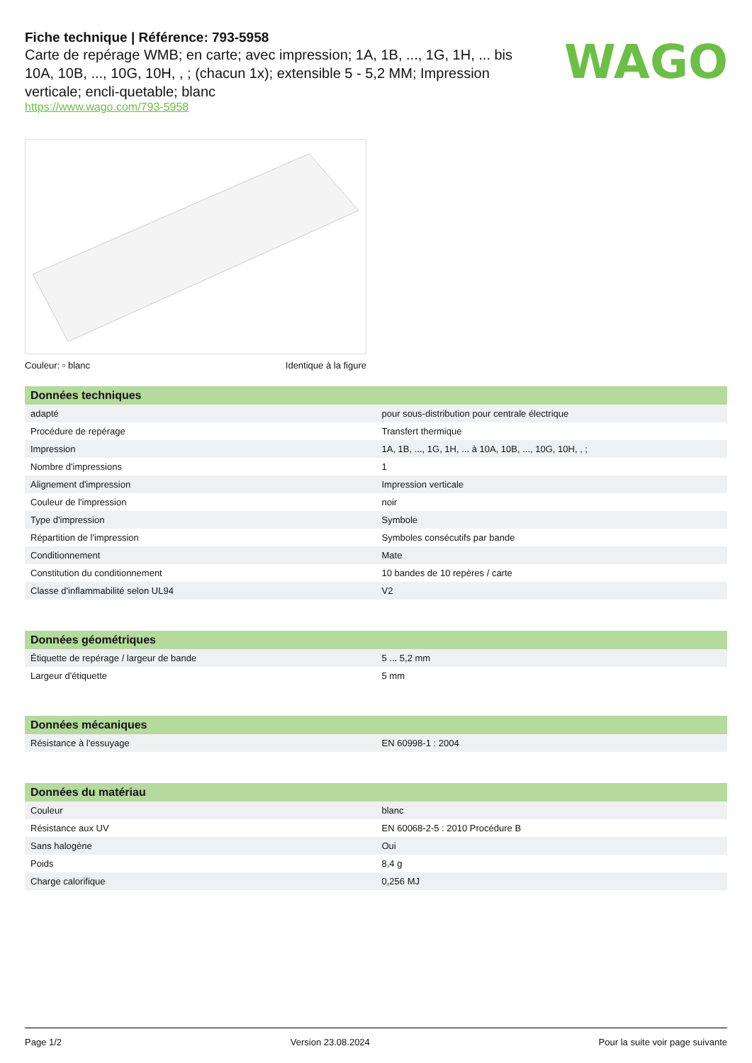Fiche technique | Référence: 793-5958
Carte de repérage WMB; en carte; avec impression; 1A, 1B, ..., 1G, 1H, ... bis 10A, 10B, ..., 10G, 10H, , ; (chacun 1x); extensible 5 - 5,2 MM; Impression verticale; encli-quetable; blanc
https://www.wago.com/793-5958
WAGO
Couleur: ▫ blanc Identique à la figure
| Données techniques | |
| --- | --- |
| adapté | pour sous-distribution pour centrale électrique |
| Procédure de repérage | Transfert thermique |
| Impression | 1A, 1B, ..., 1G, 1H, ... à 10A, 10B, ..., 10G, 10H, , ; |
| Nombre d'impressions | 1 |
| Alignement d'impression | Impression verticale |
| Couleur de l'impression | noir |
| Type d'impression | Symbole |
| Répartition de l'impression | Symboles consécutifs par bande |
| Conditionnement | Mate |
| Constitution du conditionnement | 10 bandes de 10 repères / carte |
| Classe d'inflammabilité selon UL94 | V2 |
| Données géométriques | |
| --- | --- |
| Étiquette de repérage / largeur de bande | 5 ... 5,2 mm |
| Largeur d'étiquette | 5 mm |
| Données mécaniques | |
| --- | --- |
| Résistance à l'essuyage | EN 60998-1 : 2004 |
| Données du matériau | |
| --- | --- |
| Couleur | blanc |
| Résistance aux UV | EN 60068-2-5 : 2010 Procédure B |
| Sans halogène | Oui |
| Poids | 8,4 g |
| Charge calorifique | 0,256 MJ |
Page 1/2 Version 23.08.2024 Pour la suite voir page suivante